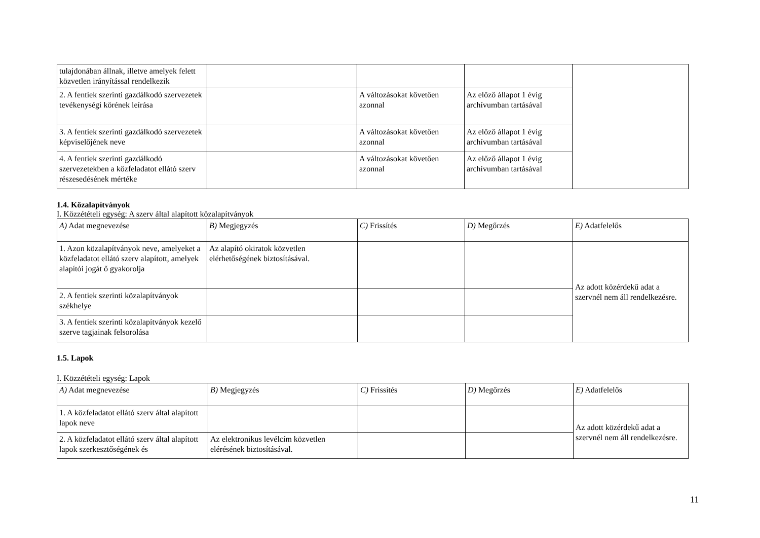| tulajdonában állnak, illetve amelyek felett közvetlen irányítással rendelkezik | | | | |
| 2. A fentiek szerinti gazdálkodó szervezetek tevékenységi körének leírása | | A változásokat követően azonnal | Az előző állapot 1 évig archívumban tartásával | |
| 3. A fentiek szerinti gazdálkodó szervezetek képviselőjének neve | | A változásokat követően azonnal | Az előző állapot 1 évig archívumban tartásával | |
| 4. A fentiek szerinti gazdálkodó szervezetekben a közfeladatot ellátó szerv részesedésének mértéke | | A változásokat követően azonnal | Az előző állapot 1 évig archívumban tartásával | |
1.4. Közalapítványok
I. Közzétételi egység: A szerv által alapított közalapítványok
| A) Adat megnevezése | B) Megjegyzés | C) Frissítés | D) Megőrzés | E) Adatfelelős |
| --- | --- | --- | --- | --- |
| 1. Azon közalapítványok neve, amelyeket a közfeladatot ellátó szerv alapított, amelyek alapítói jogát ő gyakorolja | Az alapító okiratok közvetlen elérhetőségének biztosításával. | | | Az adott közérdekű adat a szervnél nem áll rendelkezésre. |
| 2. A fentiek szerinti közalapítványok székhelye | | | | |
| 3. A fentiek szerinti közalapítványok kezelő szerve tagjainak felsorolása | | | | |
1.5. Lapok
I. Közzétételi egység: Lapok
| A) Adat megnevezése | B) Megjegyzés | C) Frissítés | D) Megőrzés | E) Adatfelelős |
| --- | --- | --- | --- | --- |
| 1. A közfeladatot ellátó szerv által alapított lapok neve | | | | Az adott közérdekű adat a szervnél nem áll rendelkezésre. |
| 2. A közfeladatot ellátó szerv által alapított lapok szerkesztőségének és | Az elektronikus levélcím közvetlen elérésének biztosításával. | | | |
11